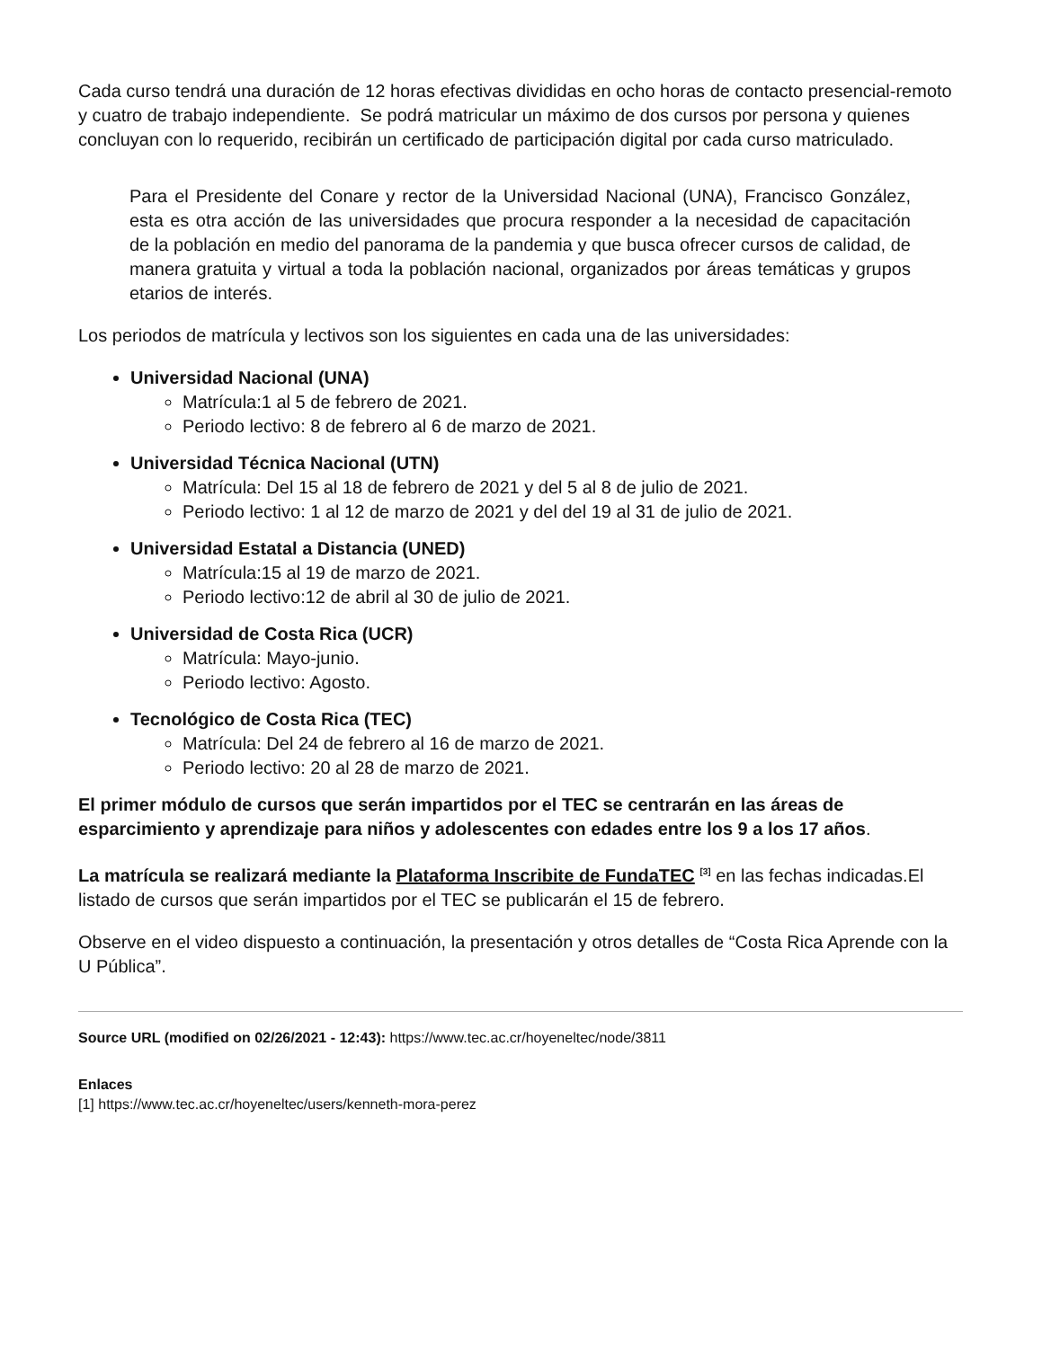Cada curso tendrá una duración de 12 horas efectivas divididas en ocho horas de contacto presencial-remoto y cuatro de trabajo independiente. Se podrá matricular un máximo de dos cursos por persona y quienes concluyan con lo requerido, recibirán un certificado de participación digital por cada curso matriculado.
Para el Presidente del Conare y rector de la Universidad Nacional (UNA), Francisco González, esta es otra acción de las universidades que procura responder a la necesidad de capacitación de la población en medio del panorama de la pandemia y que busca ofrecer cursos de calidad, de manera gratuita y virtual a toda la población nacional, organizados por áreas temáticas y grupos etarios de interés.
Los periodos de matrícula y lectivos son los siguientes en cada una de las universidades:
Universidad Nacional (UNA)
Matrícula:1 al 5 de febrero de 2021.
Periodo lectivo: 8 de febrero al 6 de marzo de 2021.
Universidad Técnica Nacional (UTN)
Matrícula: Del 15 al 18 de febrero de 2021 y del 5 al 8 de julio de 2021.
Periodo lectivo: 1 al 12 de marzo de 2021 y del del 19 al 31 de julio de 2021.
Universidad Estatal a Distancia (UNED)
Matrícula:15 al 19 de marzo de 2021.
Periodo lectivo:12 de abril al 30 de julio de 2021.
Universidad de Costa Rica (UCR)
Matrícula: Mayo-junio.
Periodo lectivo: Agosto.
Tecnológico de Costa Rica (TEC)
Matrícula: Del 24 de febrero al 16 de marzo de 2021.
Periodo lectivo: 20 al 28 de marzo de 2021.
El primer módulo de cursos que serán impartidos por el TEC se centrarán en las áreas de esparcimiento y aprendizaje para niños y adolescentes con edades entre los 9 a los 17 años.
La matrícula se realizará mediante la Plataforma Inscribite de FundaTEC <sup>[3]</sup> en las fechas indicadas.El listado de cursos que serán impartidos por el TEC se publicarán el 15 de febrero.
Observe en el video dispuesto a continuación, la presentación y otros detalles de “Costa Rica Aprende con la U Pública”.
Source URL (modified on 02/26/2021 - 12:43): https://www.tec.ac.cr/hoyeneltec/node/3811
Enlaces
[1] https://www.tec.ac.cr/hoyeneltec/users/kenneth-mora-perez